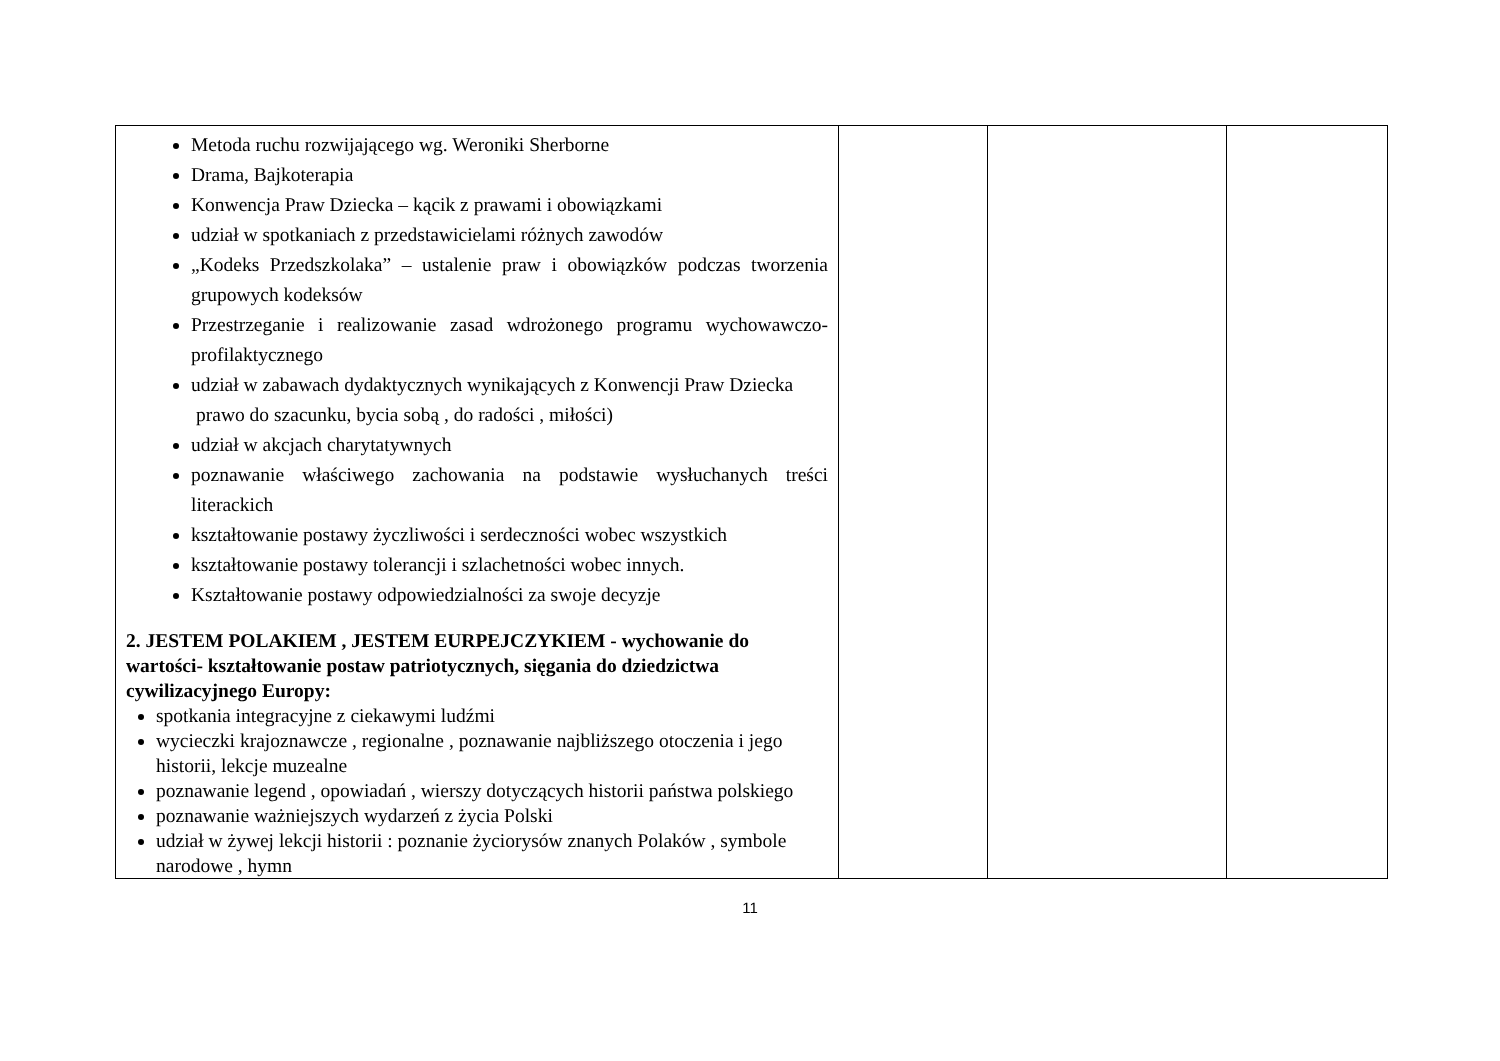| Metoda ruchu rozwijającego wg. Weroniki Sherborne Drama, Bajkoterapia Konwencja Praw Dziecka – kącik z prawami i obowiązkami udział w spotkaniach z przedstawicielami różnych zawodów „Kodeks Przedszkolaka” – ustalenie praw i obowiązków podczas tworzenia grupowych kodeksów Przestrzeganie i realizowanie zasad wdrożonego programu wychowawczo-profilaktycznego udział w zabawach dydaktycznych wynikających z Konwencji Praw Dziecka prawo do szacunku, bycia sobą , do radości , miłości) udział w akcjach charytatywnych poznawanie właściwego zachowania na podstawie wysłuchanych treści literackich kształtowanie postawy życzliwości i serdeczności wobec wszystkich kształtowanie postawy tolerancji i szlachetności wobec innych. Kształtowanie postawy odpowiedzialności za swoje decyzje 2. JESTEM POLAKIEM , JESTEM EURPEJCZYKIEM - wychowanie do wartości- kształtowanie postaw patriotycznych, sięgania do dziedzictwa cywilizacyjnego Europy: spotkania integracyjne z ciekawymi ludźmi wycieczki krajoznawcze , regionalne , poznawanie najbliższego otoczenia i jego historii, lekcje muzealne poznawanie legend , opowiadań , wierszy dotyczących historii państwa polskiego poznawanie ważniejszych wydarzeń z życia Polski udział w żywej lekcji historii : poznanie życiorysów znanych Polaków , symbole narodowe , hymn | | | |
11